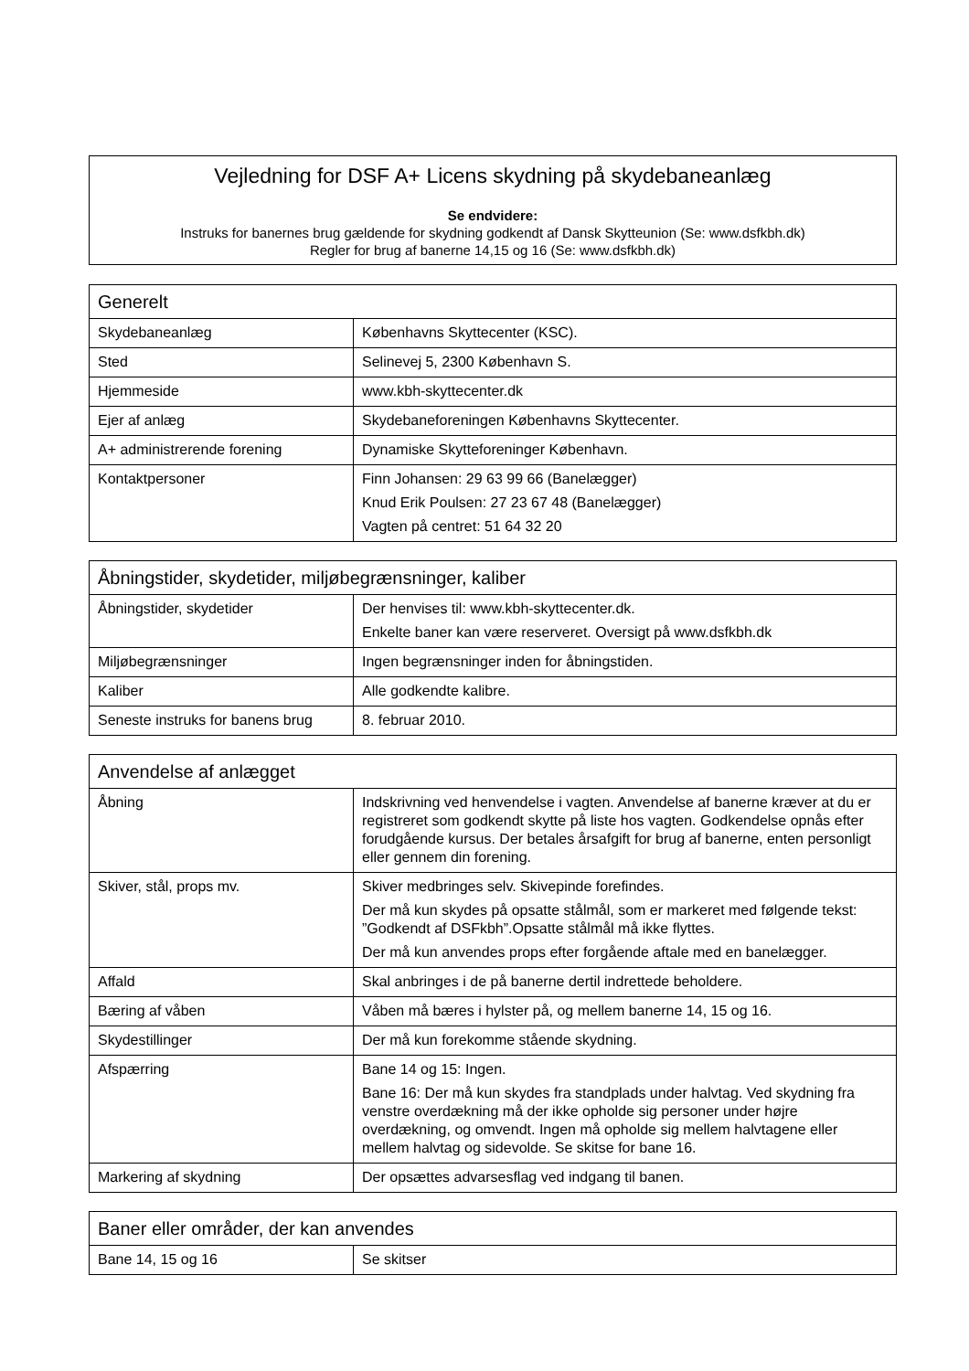Vejledning for DSF A+ Licens skydning på skydebaneanlæg
Se endvidere:
Instruks for banernes brug gældende for skydning godkendt af Dansk Skytteunion (Se: www.dsfkbh.dk)
Regler for brug af banerne 14,15 og 16 (Se: www.dsfkbh.dk)
| Generelt | |
| --- | --- |
| Skydebaneanlæg | Københavns Skyttecenter (KSC). |
| Sted | Selinevej 5, 2300 København S. |
| Hjemmeside | www.kbh-skyttecenter.dk |
| Ejer af anlæg | Skydebaneforeningen Københavns Skyttecenter. |
| A+ administrerende forening | Dynamiske Skytteforeninger København. |
| Kontaktpersoner | Finn Johansen: 29 63 99 66 (Banelægger) Knud Erik Poulsen: 27 23 67 48 (Banelægger) Vagten på centret: 51 64 32 20 |
| Åbningstider, skydetider, miljøbegrænsninger, kaliber | |
| --- | --- |
| Åbningstider, skydetider | Der henvises til: www.kbh-skyttecenter.dk. Enkelte baner kan være reserveret. Oversigt på www.dsfkbh.dk |
| Miljøbegrænsninger | Ingen begrænsninger inden for åbningstiden. |
| Kaliber | Alle godkendte kalibre. |
| Seneste instruks for banens brug | 8. februar 2010. |
| Anvendelse af anlægget | |
| --- | --- |
| Åbning | Indskrivning ved henvendelse i vagten. Anvendelse af banerne kræver at du er registreret som godkendt skytte på liste hos vagten. Godkendelse opnås efter forudgående kursus. Der betales årsafgift for brug af banerne, enten personligt eller gennem din forening. |
| Skiver, stål, props mv. | Skiver medbringes selv. Skivepinde forefindes. Der må kun skydes på opsatte stålmål, som er markeret med følgende tekst: ”Godkendt af DSFkbh”.Opsatte stålmål må ikke flyttes. Der må kun anvendes props efter forgående aftale med en banelægger. |
| Affald | Skal anbringes i de på banerne dertil indrettede beholdere. |
| Bæring af våben | Våben må bæres i hylster på, og mellem banerne 14, 15 og 16. |
| Skydestillinger | Der må kun forekomme stående skydning. |
| Afspærring | Bane 14 og 15: Ingen. Bane 16: Der må kun skydes fra standplads under halvtag. Ved skydning fra venstre overdækning må der ikke opholde sig personer under højre overdækning, og omvendt. Ingen må opholde sig mellem halvtagene eller mellem halvtag og sidevolde. Se skitse for bane 16. |
| Markering af skydning | Der opsættes advarsesflag ved indgang til banen. |
| Baner eller områder, der kan anvendes | |
| --- | --- |
| Bane 14, 15 og 16 | Se skitser |